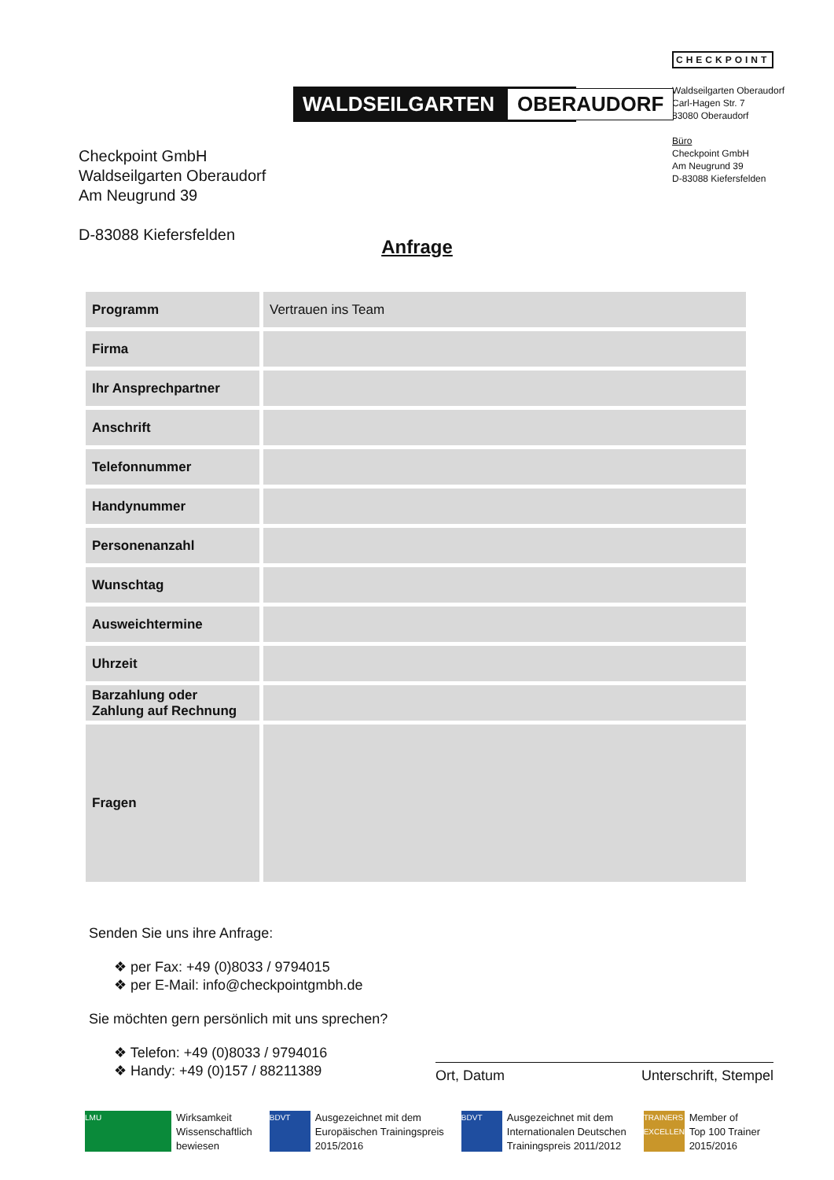WALDSEILGARTEN OBERAUDORF
CHECKPOINT
Waldseilgarten Oberaudorf
Carl-Hagen Str. 7
83080 Oberaudorf
Büro
Checkpoint GmbH
Am Neugrund 39
D-83088 Kiefersfelden
Checkpoint GmbH
Waldseilgarten Oberaudorf
Am Neugrund 39
D-83088 Kiefersfelden
Anfrage
| Programm | Vertrauen ins Team |
| Firma | |
| Ihr Ansprechpartner | |
| Anschrift | |
| Telefonnummer | |
| Handynummer | |
| Personenanzahl | |
| Wunschtag | |
| Ausweichtermine | |
| Uhrzeit | |
| Barzahlung oder Zahlung auf Rechnung | |
| Fragen | |
Senden Sie uns ihre Anfrage:
❖ per Fax: +49 (0)8033 / 9794015
❖ per E-Mail: info@checkpointgmbh.de
Sie möchten gern persönlich mit uns sprechen?
❖ Telefon: +49 (0)8033 / 9794016
❖ Handy: +49 (0)157 / 88211389
Ort, Datum Unterschrift, Stempel
LMU
Wirksamkeit
Wissenschaftlich
bewiesen
BDVT
Ausgezeichnet mit dem
Europäischen Trainingspreis
2015/2016
BDVT
Ausgezeichnet mit dem
Internationalen Deutschen
Trainingspreis 2011/2012
TRAINERS EXCELLENCE
Member of
Top 100 Trainer
2015/2016